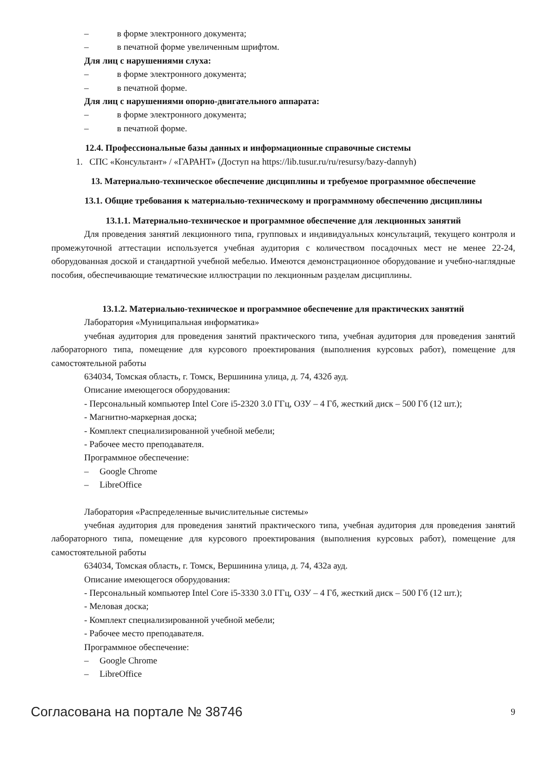– в форме электронного документа;
– в печатной форме увеличенным шрифтом.
Для лиц с нарушениями слуха:
– в форме электронного документа;
– в печатной форме.
Для лиц с нарушениями опорно-двигательного аппарата:
– в форме электронного документа;
– в печатной форме.
12.4. Профессиональные базы данных и информационные справочные системы
1. СПС «Консультант» / «ГАРАНТ» (Доступ на https://lib.tusur.ru/ru/resursy/bazy-dannyh)
13. Материально-техническое обеспечение дисциплины и требуемое программное обеспечение
13.1. Общие требования к материально-техническому и программному обеспечению дисциплины
13.1.1. Материально-техническое и программное обеспечение для лекционных занятий
Для проведения занятий лекционного типа, групповых и индивидуальных консультаций, текущего контроля и промежуточной аттестации используется учебная аудитория с количеством посадочных мест не менее 22-24, оборудованная доской и стандартной учебной мебелью. Имеются демонстрационное оборудование и учебно-наглядные пособия, обеспечивающие тематические иллюстрации по лекционным разделам дисциплины.
13.1.2. Материально-техническое и программное обеспечение для практических занятий
Лаборатория «Муниципальная информатика»
учебная аудитория для проведения занятий практического типа, учебная аудитория для проведения занятий лабораторного типа, помещение для курсового проектирования (выполнения курсовых работ), помещение для самостоятельной работы
634034, Томская область, г. Томск, Вершинина улица, д. 74, 432б ауд.
Описание имеющегося оборудования:
- Персональный компьютер Intel Core i5-2320 3.0 ГГц, ОЗУ – 4 Гб, жесткий диск – 500 Гб (12 шт.);
- Магнитно-маркерная доска;
- Комплект специализированной учебной мебели;
- Рабочее место преподавателя.
Программное обеспечение:
– Google Chrome
– LibreOffice
Лаборатория «Распределенные вычислительные системы»
учебная аудитория для проведения занятий практического типа, учебная аудитория для проведения занятий лабораторного типа, помещение для курсового проектирования (выполнения курсовых работ), помещение для самостоятельной работы
634034, Томская область, г. Томск, Вершинина улица, д. 74, 432а ауд.
Описание имеющегося оборудования:
- Персональный компьютер Intel Core i5-3330 3.0 ГГц, ОЗУ – 4 Гб, жесткий диск – 500 Гб (12 шт.);
- Меловая доска;
- Комплект специализированной учебной мебели;
- Рабочее место преподавателя.
Программное обеспечение:
– Google Chrome
– LibreOffice
Согласована на портале № 38746 9